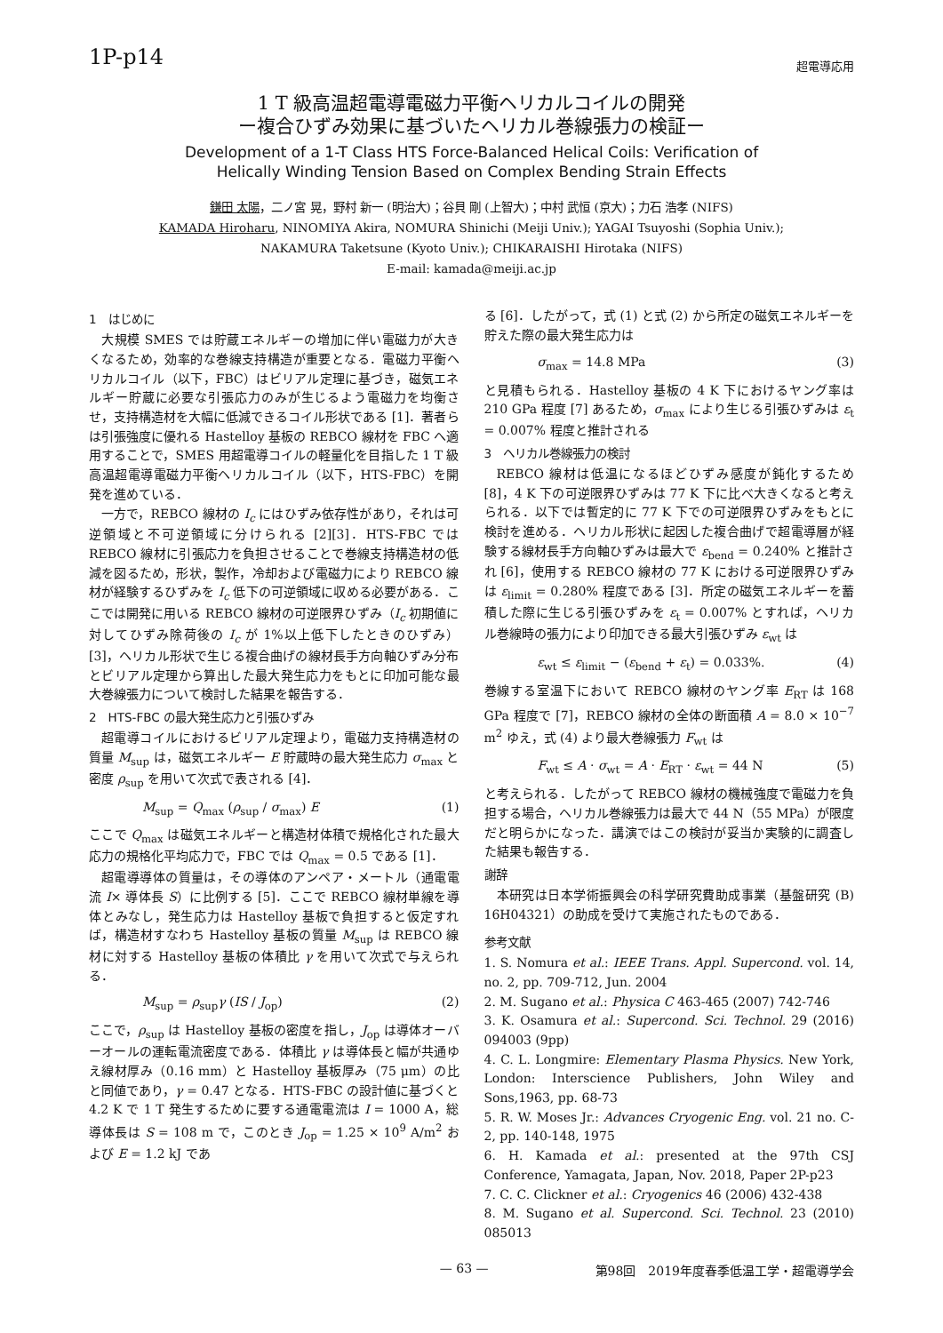1P-p14
超電導応用
1 T 級高温超電導電磁力平衡ヘリカルコイルの開発
ー複合ひずみ効果に基づいたヘリカル巻線張力の検証ー
Development of a 1-T Class HTS Force-Balanced Helical Coils: Verification of
Helically Winding Tension Based on Complex Bending Strain Effects
鎌田 太陽，二ノ宮 晃，野村 新一 (明治大)；谷貝 剛 (上智大)；中村 武恒 (京大)；力石 浩孝 (NIFS)
KAMADA Hiroharu, NINOMIYA Akira, NOMURA Shinichi (Meiji Univ.); YAGAI Tsuyoshi (Sophia Univ.);
NAKAMURA Taketsune (Kyoto Univ.); CHIKARAISHI Hirotaka (NIFS)
E-mail: kamada@meiji.ac.jp
1　はじめに
大規模 SMES では貯蔵エネルギーの増加に伴い電磁力が大きくなるため，効率的な巻線支持構造が重要となる．電磁力平衡ヘリカルコイル（以下，FBC）はビリアル定理に基づき，磁気エネルギー貯蔵に必要な引張応力のみが生じるよう電磁力を均衡させ，支持構造材を大幅に低減できるコイル形状である [1]．著者らは引張強度に優れる Hastelloy 基板の REBCO 線材を FBC へ適用することで，SMES 用超電導コイルの軽量化を目指した 1 T 級高温超電導電磁力平衡ヘリカルコイル（以下，HTS-FBC）を開発を進めている．
一方で，REBCO 線材の I<sub>c</sub> にはひずみ依存性があり，それは可逆領域と不可逆領域に分けられる [2][3]．HTS-FBC では REBCO 線材に引張応力を負担させることで巻線支持構造材の低減を図るため，形状，製作，冷却および電磁力により REBCO 線材が経験するひずみを I<sub>c</sub> 低下の可逆領域に収める必要がある．ここでは開発に用いる REBCO 線材の可逆限界ひずみ（I<sub>c</sub> 初期値に対してひずみ除荷後の I<sub>c</sub> が 1%以上低下したときのひずみ）[3]，ヘリカル形状で生じる複合曲げの線材長手方向軸ひずみ分布とビリアル定理から算出した最大発生応力をもとに印加可能な最大巻線張力について検討した結果を報告する．
2　HTS-FBC の最大発生応力と引張ひずみ
超電導コイルにおけるビリアル定理より，電磁力支持構造材の質量 M<sub>sup</sub> は，磁気エネルギー E 貯蔵時の最大発生応力 σ<sub>max</sub> と密度 ρ<sub>sup</sub> を用いて次式で表される [4]．
M<sub>sup</sub> = Q<sub>max</sub> (ρ<sub>sup</sub> / σ<sub>max</sub>) E (1)
ここで Q<sub>max</sub> は磁気エネルギーと構造材体積で規格化された最大応力の規格化平均応力で，FBC では Q<sub>max</sub> = 0.5 である [1]．
超電導導体の質量は，その導体のアンペア・メートル（通電電流 I× 導体長 S）に比例する [5]．ここで REBCO 線材単線を導体とみなし，発生応力は Hastelloy 基板で負担すると仮定すれば，構造材すなわち Hastelloy 基板の質量 M<sub>sup</sub> は REBCO 線材に対する Hastelloy 基板の体積比 γ を用いて次式で与えられる．
M<sub>sup</sub> = ρ<sub>sup</sub>γ (IS / J<sub>op</sub>) (2)
ここで，ρ<sub>sup</sub> は Hastelloy 基板の密度を指し，J<sub>op</sub> は導体オーバーオールの運転電流密度である．体積比 γ は導体長と幅が共通ゆえ線材厚み（0.16 mm）と Hastelloy 基板厚み（75 μm）の比と同値であり，γ = 0.47 となる．HTS-FBC の設計値に基づくと 4.2 K で 1 T 発生するために要する通電電流は I = 1000 A，総導体長は S = 108 m で，このとき J<sub>op</sub> = 1.25 × 10<sup>9</sup> A/m<sup>2</sup> および E = 1.2 kJ であ
る [6]．したがって，式 (1) と式 (2) から所定の磁気エネルギーを貯えた際の最大発生応力は
σ<sub>max</sub> = 14.8 MPa (3)
と見積もられる．Hastelloy 基板の 4 K 下におけるヤング率は 210 GPa 程度 [7] あるため，σ<sub>max</sub> により生じる引張ひずみは ε<sub>t</sub> = 0.007% 程度と推計される
3　ヘリカル巻線張力の検討
REBCO 線材は低温になるほどひずみ感度が鈍化するため [8]，4 K 下の可逆限界ひずみは 77 K 下に比べ大きくなると考えられる．以下では暫定的に 77 K 下での可逆限界ひずみをもとに検討を進める．ヘリカル形状に起因した複合曲げで超電導層が経験する線材長手方向軸ひずみは最大で ε<sub>bend</sub> = 0.240% と推計され [6]，使用する REBCO 線材の 77 K における可逆限界ひずみは ε<sub>limit</sub> = 0.280% 程度である [3]．所定の磁気エネルギーを蓄積した際に生じる引張ひずみを ε<sub>t</sub> = 0.007% とすれば，ヘリカル巻線時の張力により印加できる最大引張ひずみ ε<sub>wt</sub> は
ε<sub>wt</sub> ≤ ε<sub>limit</sub> − (ε<sub>bend</sub> + ε<sub>t</sub>) = 0.033%. (4)
巻線する室温下において REBCO 線材のヤング率 E<sub>RT</sub> は 168 GPa 程度で [7]，REBCO 線材の全体の断面積 A = 8.0 × 10<sup>−7</sup> m<sup>2</sup> ゆえ，式 (4) より最大巻線張力 F<sub>wt</sub> は
F<sub>wt</sub> ≤ A · σ<sub>wt</sub> = A · E<sub>RT</sub> · ε<sub>wt</sub> = 44 N (5)
と考えられる．したがって REBCO 線材の機械強度で電磁力を負担する場合，ヘリカル巻線張力は最大で 44 N（55 MPa）が限度だと明らかになった．講演ではこの検討が妥当か実験的に調査した結果も報告する．
謝辞
本研究は日本学術振興会の科学研究費助成事業（基盤研究 (B) 16H04321）の助成を受けて実施されたものである．
参考文献
1. S. Nomura et al.: IEEE Trans. Appl. Supercond. vol. 14, no. 2, pp. 709-712, Jun. 2004
2. M. Sugano et al.: Physica C 463-465 (2007) 742-746
3. K. Osamura et al.: Supercond. Sci. Technol. 29 (2016) 094003 (9pp)
4. C. L. Longmire: Elementary Plasma Physics. New York, London: Interscience Publishers, John Wiley and Sons,1963, pp. 68-73
5. R. W. Moses Jr.: Advances Cryogenic Eng. vol. 21 no. C-2, pp. 140-148, 1975
6. H. Kamada et al.: presented at the 97th CSJ Conference, Yamagata, Japan, Nov. 2018, Paper 2P-p23
7. C. C. Clickner et al.: Cryogenics 46 (2006) 432-438
8. M. Sugano et al. Supercond. Sci. Technol. 23 (2010) 085013
— 63 — 第98回　2019年度春季低温工学・超電導学会